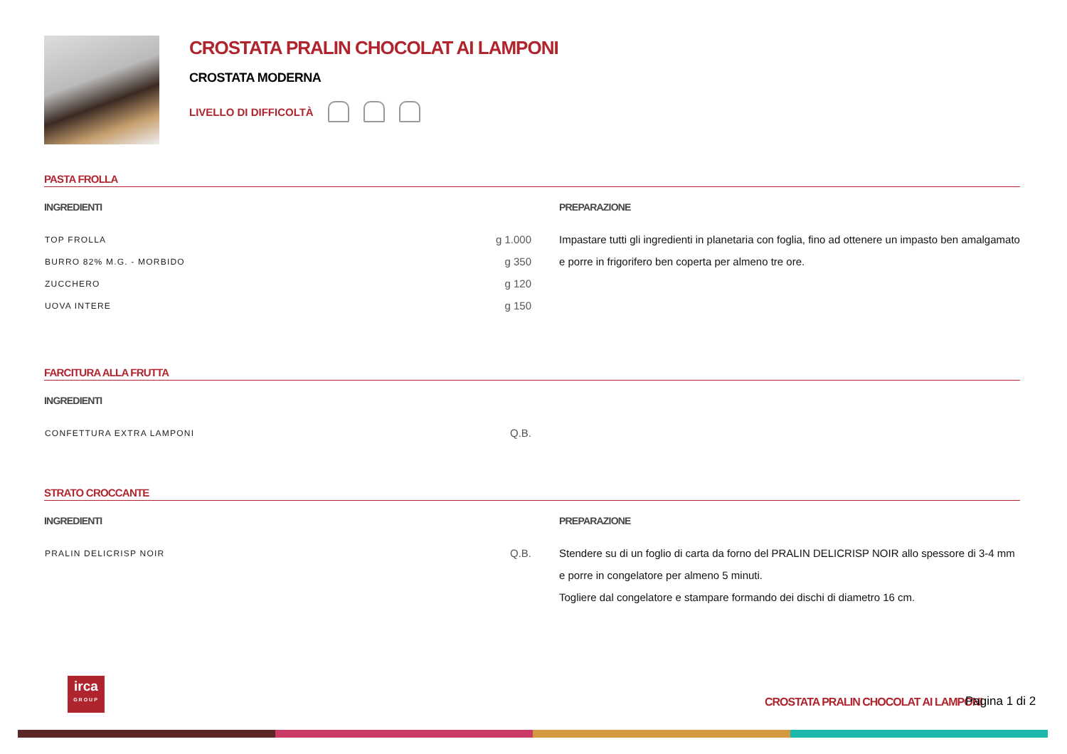CROSTATA PRALIN CHOCOLAT AI LAMPONI
CROSTATA MODERNA
LIVELLO DI DIFFICOLTÀ
PASTA FROLLA
INGREDIENTI
| TOP FROLLA | g 1.000 |
| BURRO 82% M.G. - MORBIDO | g 350 |
| ZUCCHERO | g 120 |
| UOVA INTERE | g 150 |
PREPARAZIONE
Impastare tutti gli ingredienti in planetaria con foglia, fino ad ottenere un impasto ben amalgamato e porre in frigorifero ben coperta per almeno tre ore.
FARCITURA ALLA FRUTTA
INGREDIENTI
| CONFETTURA EXTRA LAMPONI | Q.B. |
STRATO CROCCANTE
INGREDIENTI
| PRALIN DELICRISP NOIR | Q.B. |
PREPARAZIONE
Stendere su di un foglio di carta da forno del PRALIN DELICRISP NOIR allo spessore di 3-4 mm e porre in congelatore per almeno 5 minuti.
Togliere dal congelatore e stampare formando dei dischi di diametro 16 cm.
irca
GROUP
CROSTATA PRALIN CHOCOLAT AI LAMPONI
Pagina 1 di 2